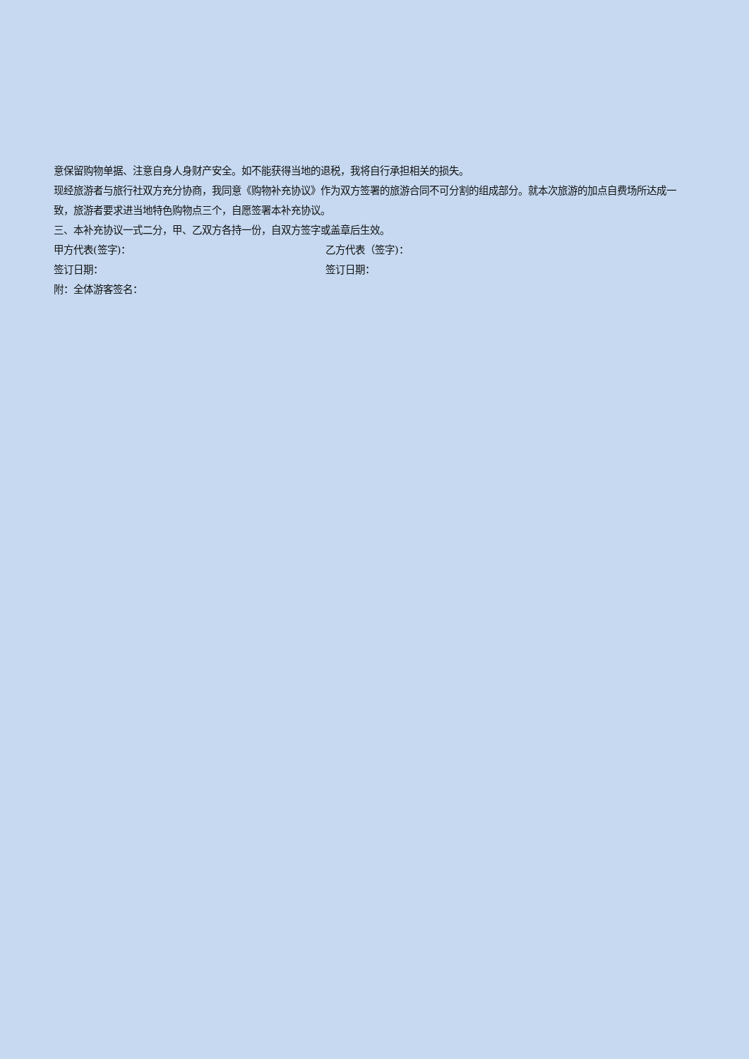意保留购物单据、注意自身人身财产安全。如不能获得当地的退税，我将自行承担相关的损失。
现经旅游者与旅行社双方充分协商，我同意《购物补充协议》作为双方签署的旅游合同不可分割的组成部分。就本次旅游的加点自费场所达成一致，旅游者要求进当地特色购物点三个，自愿签署本补充协议。
三、本补充协议一式二分，甲、乙双方各持一份，自双方签字或盖章后生效。
甲方代表(签字)： 乙方代表（签字)：
签订日期： 签订日期：
附：全体游客签名：